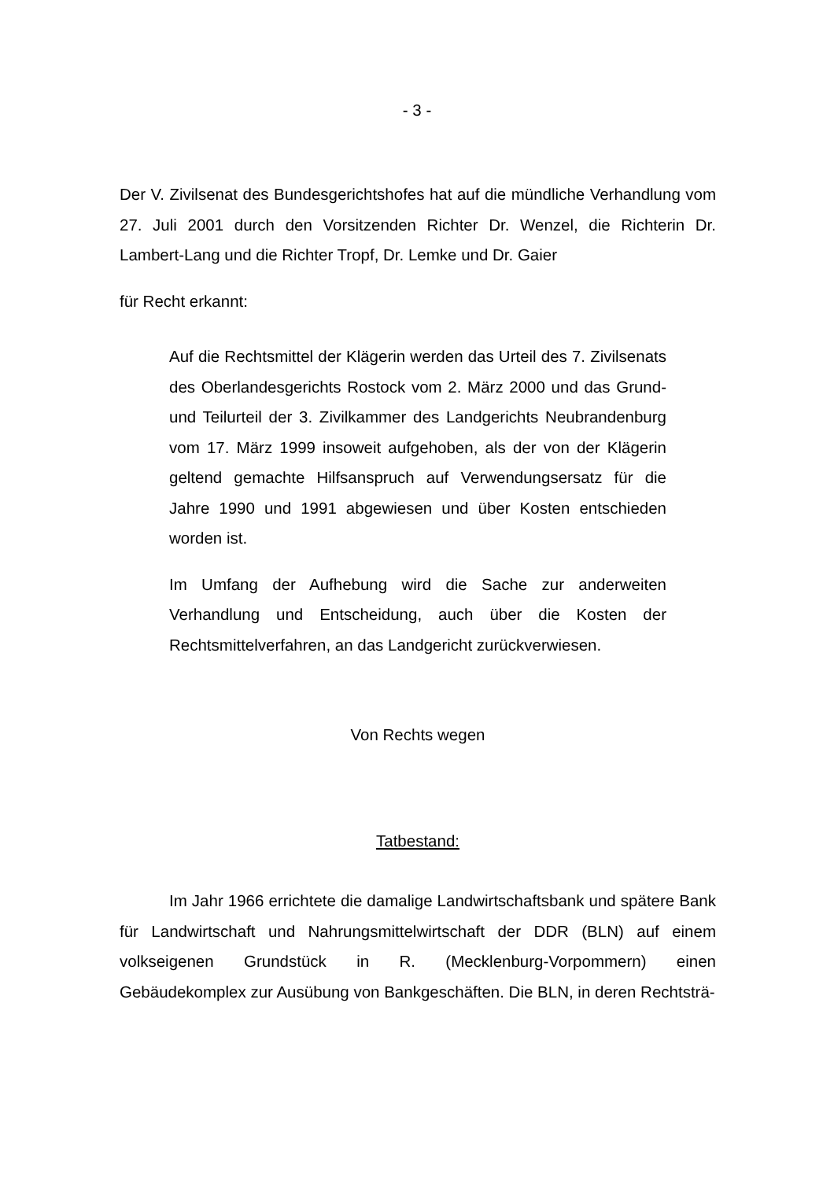- 3 -
Der V. Zivilsenat des Bundesgerichtshofes hat auf die mündliche Verhandlung vom 27. Juli 2001 durch den Vorsitzenden Richter Dr. Wenzel, die Richterin Dr. Lambert-Lang und die Richter Tropf, Dr. Lemke und Dr. Gaier
für Recht erkannt:
Auf die Rechtsmittel der Klägerin werden das Urteil des 7. Zivilsenats des Oberlandesgerichts Rostock vom 2. März 2000 und das Grund- und Teilurteil der 3. Zivilkammer des Landgerichts Neubrandenburg vom 17. März 1999 insoweit aufgehoben, als der von der Klägerin geltend gemachte Hilfsanspruch auf Verwendungsersatz für die Jahre 1990 und 1991 abgewiesen und über Kosten entschieden worden ist.
Im Umfang der Aufhebung wird die Sache zur anderweiten Verhandlung und Entscheidung, auch über die Kosten der Rechtsmittelverfahren, an das Landgericht zurückverwiesen.
Von Rechts wegen
Tatbestand:
Im Jahr 1966 errichtete die damalige Landwirtschaftsbank und spätere Bank für Landwirtschaft und Nahrungsmittelwirtschaft der DDR (BLN) auf einem volkseigenen Grundstück in R. (Mecklenburg-Vorpommern) einen Gebäudekomplex zur Ausübung von Bankgeschäften. Die BLN, in deren Rechtsträ-